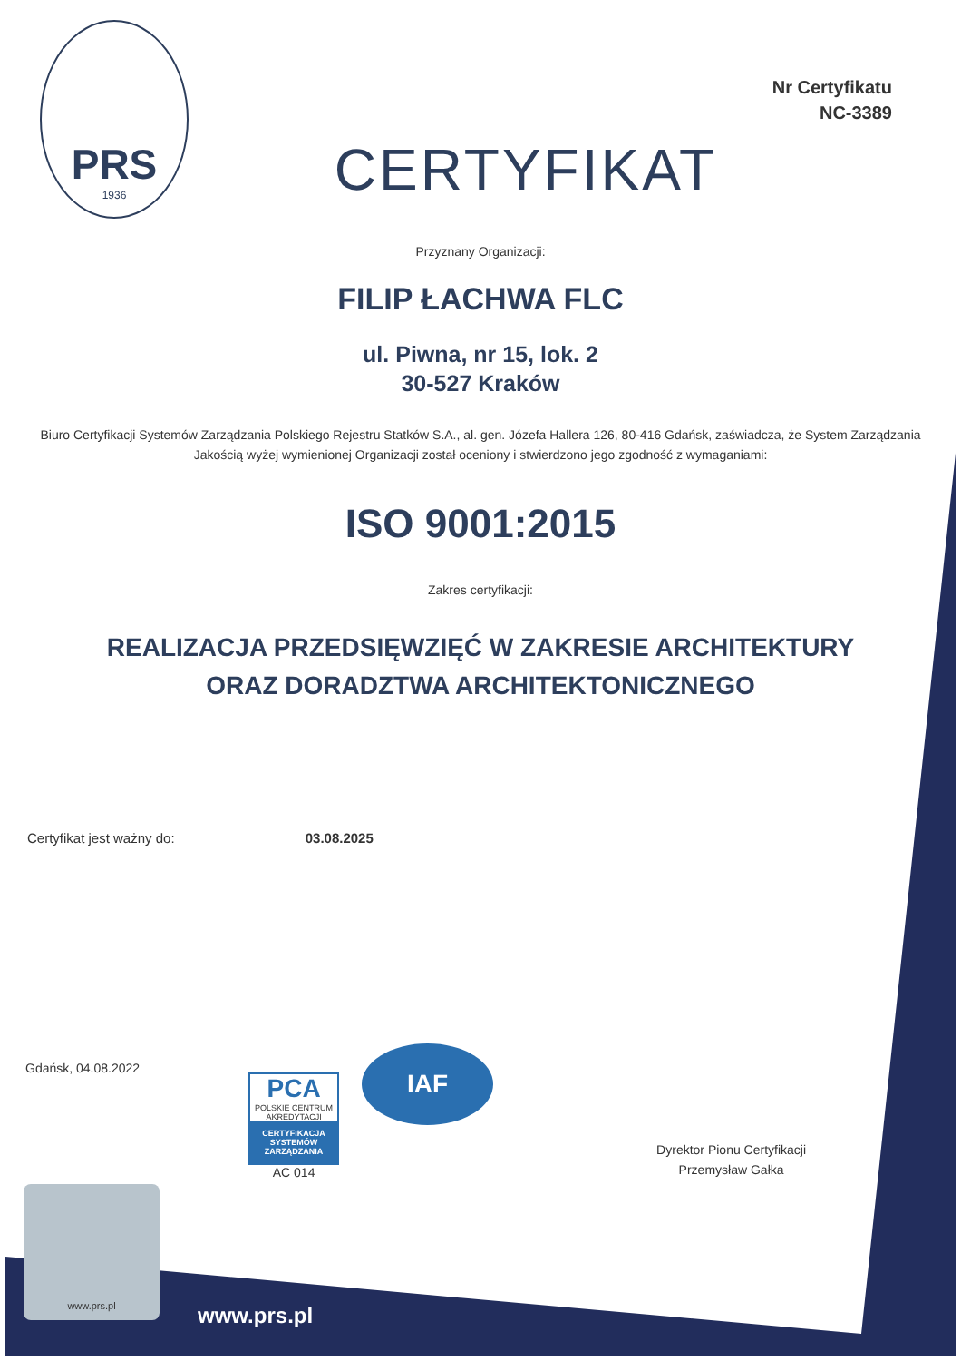PRS
1936
Nr Certyfikatu
NC-3389
CERTYFIKAT
Przyznany Organizacji:
FILIP ŁACHWA FLC
ul. Piwna, nr 15, lok. 2
30-527 Kraków
Biuro Certyfikacji Systemów Zarządzania Polskiego Rejestru Statków S.A., al. gen. Józefa Hallera 126, 80-416 Gdańsk, zaświadcza, że System Zarządzania Jakością wyżej wymienionej Organizacji został oceniony i stwierdzono jego zgodność z wymaganiami:
ISO 9001:2015
Zakres certyfikacji:
REALIZACJA PRZEDSIĘWZIĘĆ W ZAKRESIE ARCHITEKTURY
ORAZ DORADZTWA ARCHITEKTONICZNEGO
Certyfikat jest ważny do: 03.08.2025
Gdańsk, 04.08.2022
PCA
POLSKIE CENTRUM AKREDYTACJI
CERTYFIKACJA SYSTEMÓW ZARZĄDZANIA
AC 014
IAF
Dyrektor Pionu Certyfikacji
Przemysław Gałka
www.prs.pl
www.prs.pl